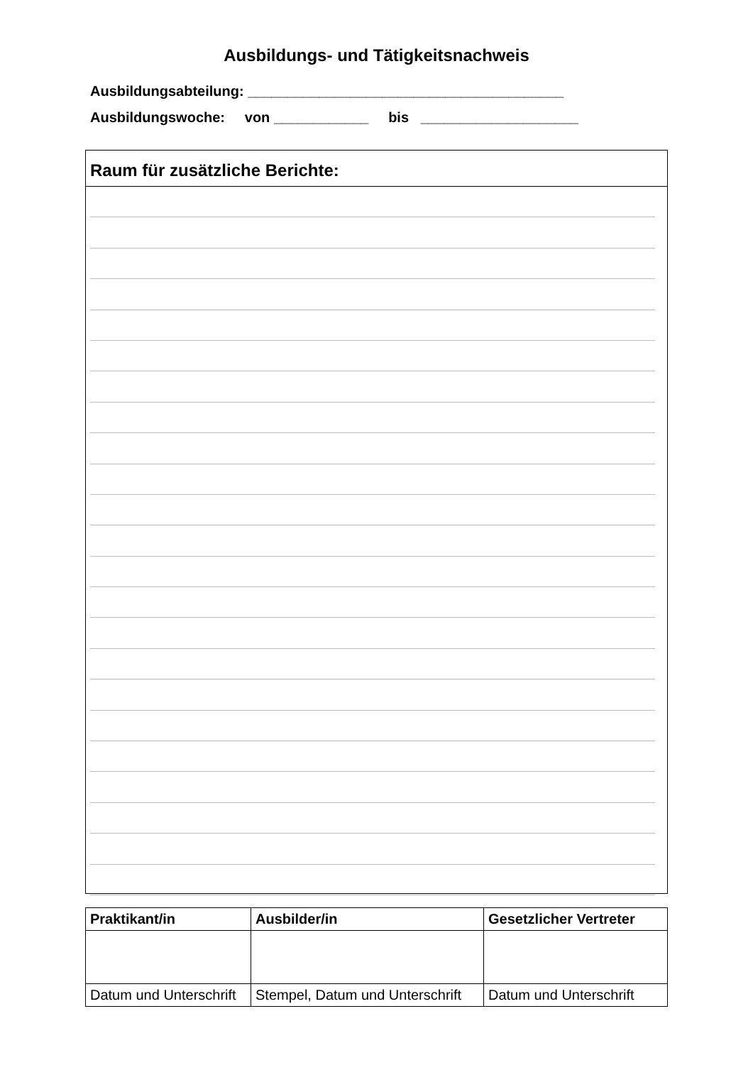Ausbildungs- und Tätigkeitsnachweis
Ausbildungsabteilung: ________________________________________
Ausbildungswoche: von ____________ bis ____________________
Raum für zusätzliche Berichte:
| Praktikant/in | Ausbilder/in | Gesetzlicher Vertreter |
| --- | --- | --- |
| Datum und Unterschrift | Stempel, Datum und Unterschrift | Datum und Unterschrift |